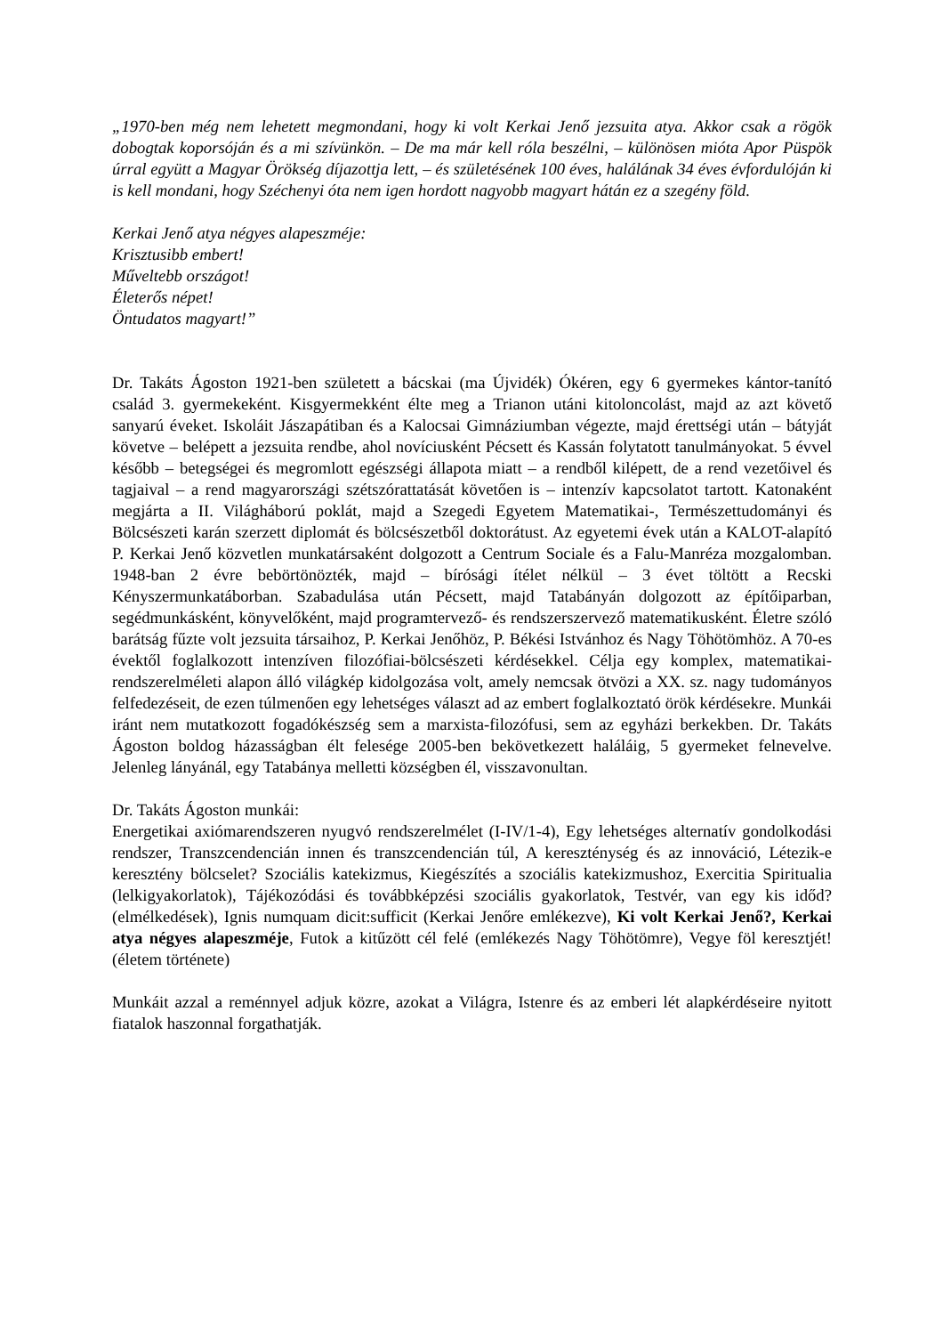„1970-ben még nem lehetett megmondani, hogy ki volt Kerkai Jenő jezsuita atya. Akkor csak a rögök dobogtak koporsóján és a mi szívünkön. – De ma már kell róla beszélni, – különösen mióta Apor Püspök úrral együtt a Magyar Örökség díjazottja lett, – és születésének 100 éves, halálának 34 éves évfordulóján ki is kell mondani, hogy Széchenyi óta nem igen hordott nagyobb magyart hátán ez a szegény föld.
Kerkai Jenő atya négyes alapeszméje:
Krisztusibb embert!
Műveltebb országot!
Életerős népet!
Öntudatos magyart!”
Dr. Takáts Ágoston 1921-ben született a bácskai (ma Újvidék) Ókéren, egy 6 gyermekes kántor-tanító család 3. gyermekeként. Kisgyermekként élte meg a Trianon utáni kitoloncolást, majd az azt követő sanyarú éveket. Iskoláit Jászapátiban és a Kalocsai Gimnáziumban végezte, majd érettségi után – bátyját követve – belépett a jezsuita rendbe, ahol novíciusként Pécsett és Kassán folytatott tanulmányokat. 5 évvel később – betegségei és megromlott egészségi állapota miatt – a rendből kilépett, de a rend vezetőivel és tagjaival – a rend magyarországi szétszórattatását követően is – intenzív kapcsolatot tartott. Katonaként megjárta a II. Világháború poklát, majd a Szegedi Egyetem Matematikai-, Természettudományi és Bölcsészeti karán szerzett diplomát és bölcsészetből doktorátust. Az egyetemi évek után a KALOT-alapító P. Kerkai Jenő közvetlen munkatársaként dolgozott a Centrum Sociale és a Falu-Manréza mozgalomban. 1948-ban 2 évre bebörtönözték, majd – bírósági ítélet nélkül – 3 évet töltött a Recski Kényszermunkatáborban. Szabadulása után Pécsett, majd Tatabányán dolgozott az építőiparban, segédmunkásként, könyvelőként, majd programtervező- és rendszerszervező matematikusként. Életre szóló barátság fűzte volt jezsuita társaihoz, P. Kerkai Jenőhöz, P. Békési Istvánhoz és Nagy Töhötömhöz. A 70-es évektől foglalkozott intenzíven filozófiai-bölcsészeti kérdésekkel. Célja egy komplex, matematikai-rendszerelméleti alapon álló világkép kidolgozása volt, amely nemcsak ötvözi a XX. sz. nagy tudományos felfedezéseit, de ezen túlmenően egy lehetséges választ ad az embert foglalkoztató örök kérdésekre. Munkái iránt nem mutatkozott fogadókészség sem a marxista-filozófusi, sem az egyházi berkekben. Dr. Takáts Ágoston boldog házasságban élt felesége 2005-ben bekövetkezett haláláig, 5 gyermeket felnevelve. Jelenleg lányánál, egy Tatabánya melletti községben él, visszavonultan.
Dr. Takáts Ágoston munkái:
Energetikai axiómarendszeren nyugvó rendszerelmélet (I-IV/1-4), Egy lehetséges alternatív gondolkodási rendszer, Transzcendencián innen és transzcendencián túl, A kereszténység és az innováció, Létezik-e keresztény bölcselet? Szociális katekizmus, Kiegészítés a szociális katekizmushoz, Exercitia Spiritualia (lelkigyakorlatok), Tájékozódási és továbbképzési szociális gyakorlatok, Testvér, van egy kis időd? (elmélkedések), Ignis numquam dicit:sufficit (Kerkai Jenőre emlékezve), Ki volt Kerkai Jenő?, Kerkai atya négyes alapeszméje, Futok a kitűzött cél felé (emlékezés Nagy Töhötömre), Vegye föl keresztjét! (életem története)
Munkáit azzal a reménnyel adjuk közre, azokat a Világra, Istenre és az emberi lét alapkérdéseire nyitott fiatalok haszonnal forgathatják.